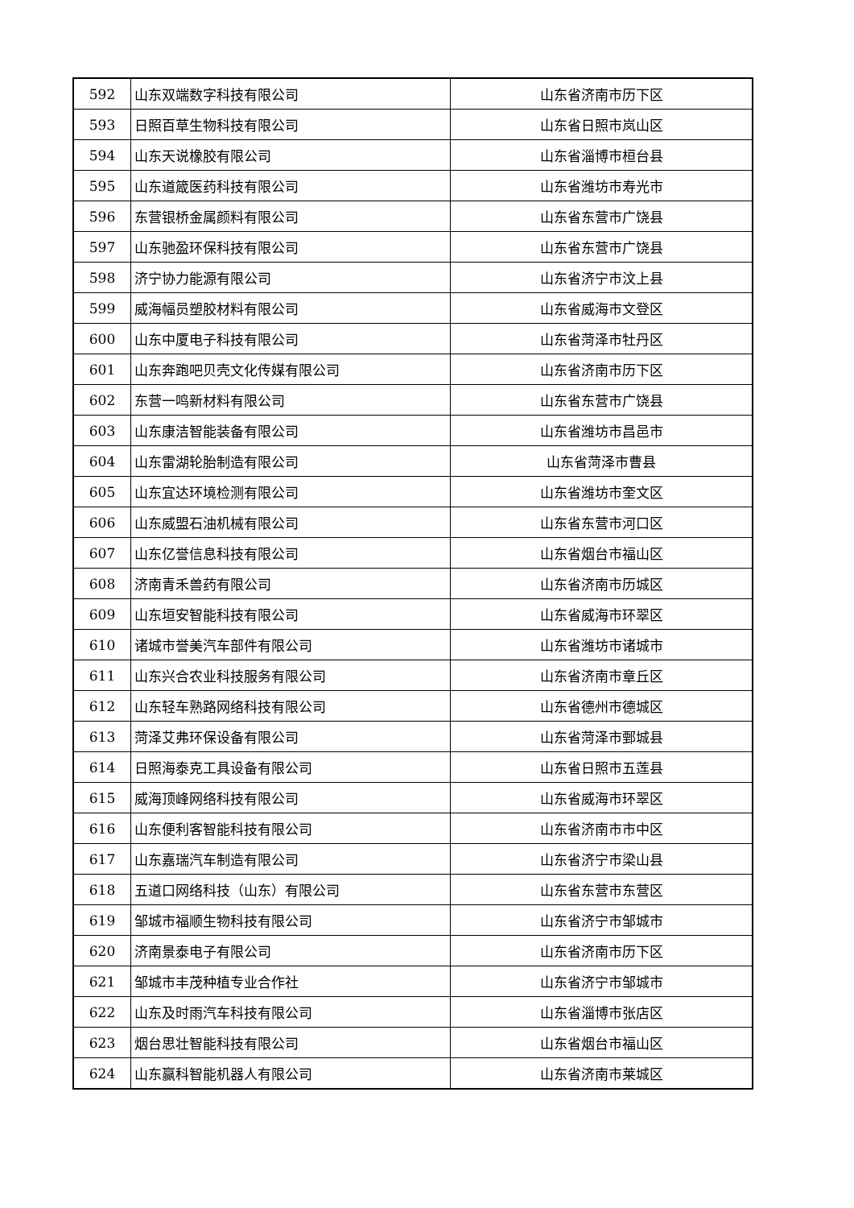| 592 | 山东双端数字科技有限公司 | 山东省济南市历下区 |
| 593 | 日照百草生物科技有限公司 | 山东省日照市岚山区 |
| 594 | 山东天说橡胶有限公司 | 山东省淄博市桓台县 |
| 595 | 山东道箴医药科技有限公司 | 山东省潍坊市寿光市 |
| 596 | 东营银桥金属颜料有限公司 | 山东省东营市广饶县 |
| 597 | 山东驰盈环保科技有限公司 | 山东省东营市广饶县 |
| 598 | 济宁协力能源有限公司 | 山东省济宁市汶上县 |
| 599 | 威海幅员塑胶材料有限公司 | 山东省威海市文登区 |
| 600 | 山东中厦电子科技有限公司 | 山东省菏泽市牡丹区 |
| 601 | 山东奔跑吧贝壳文化传媒有限公司 | 山东省济南市历下区 |
| 602 | 东营一鸣新材料有限公司 | 山东省东营市广饶县 |
| 603 | 山东康洁智能装备有限公司 | 山东省潍坊市昌邑市 |
| 604 | 山东雷湖轮胎制造有限公司 | 山东省菏泽市曹县 |
| 605 | 山东宜达环境检测有限公司 | 山东省潍坊市奎文区 |
| 606 | 山东威盟石油机械有限公司 | 山东省东营市河口区 |
| 607 | 山东亿誉信息科技有限公司 | 山东省烟台市福山区 |
| 608 | 济南青禾兽药有限公司 | 山东省济南市历城区 |
| 609 | 山东垣安智能科技有限公司 | 山东省威海市环翠区 |
| 610 | 诸城市誉美汽车部件有限公司 | 山东省潍坊市诸城市 |
| 611 | 山东兴合农业科技服务有限公司 | 山东省济南市章丘区 |
| 612 | 山东轻车熟路网络科技有限公司 | 山东省德州市德城区 |
| 613 | 菏泽艾弗环保设备有限公司 | 山东省菏泽市鄄城县 |
| 614 | 日照海泰克工具设备有限公司 | 山东省日照市五莲县 |
| 615 | 威海顶峰网络科技有限公司 | 山东省威海市环翠区 |
| 616 | 山东便利客智能科技有限公司 | 山东省济南市市中区 |
| 617 | 山东嘉瑞汽车制造有限公司 | 山东省济宁市梁山县 |
| 618 | 五道口网络科技（山东）有限公司 | 山东省东营市东营区 |
| 619 | 邹城市福顺生物科技有限公司 | 山东省济宁市邹城市 |
| 620 | 济南景泰电子有限公司 | 山东省济南市历下区 |
| 621 | 邹城市丰茂种植专业合作社 | 山东省济宁市邹城市 |
| 622 | 山东及时雨汽车科技有限公司 | 山东省淄博市张店区 |
| 623 | 烟台思壮智能科技有限公司 | 山东省烟台市福山区 |
| 624 | 山东赢科智能机器人有限公司 | 山东省济南市莱城区 |